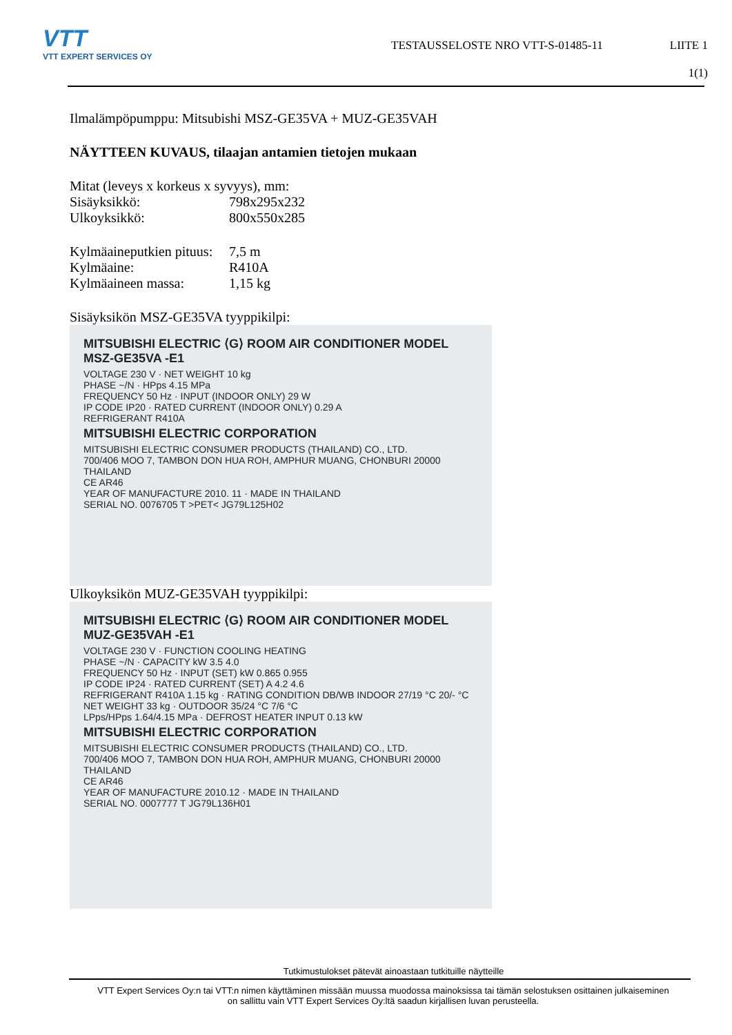VTT
VTT EXPERT SERVICES OY
TESTAUSSELOSTE NRO VTT-S-01485-11
LIITE 1
1(1)
Ilmalämpöpumppu: Mitsubishi MSZ-GE35VA + MUZ-GE35VAH
NÄYTTEEN KUVAUS, tilaajan antamien tietojen mukaan
Mitat (leveys x korkeus x syvyys), mm:
Sisäyksikkö: 798x295x232
Ulkoyksikkö: 800x550x285
Kylmäaineputkien pituus: 7,5 m
Kylmäaine: R410A
Kylmäaineen massa: 1,15 kg
Sisäyksikön MSZ-GE35VA tyyppikilpi:
MITSUBISHI ELECTRIC ⟨G⟩ ROOM AIR CONDITIONER MODEL MSZ-GE35VA -E1
VOLTAGE 230 V · NET WEIGHT 10 kg
PHASE ~/N · HPps 4.15 MPa
FREQUENCY 50 Hz · INPUT (INDOOR ONLY) 29 W
IP CODE IP20 · RATED CURRENT (INDOOR ONLY) 0.29 A
REFRIGERANT R410A
MITSUBISHI ELECTRIC CORPORATION
MITSUBISHI ELECTRIC CONSUMER PRODUCTS (THAILAND) CO., LTD.
700/406 MOO 7, TAMBON DON HUA ROH, AMPHUR MUANG, CHONBURI 20000 THAILAND
CE AR46
YEAR OF MANUFACTURE 2010. 11 · MADE IN THAILAND
SERIAL NO. 0076705 T >PET< JG79L125H02
Ulkoyksikön MUZ-GE35VAH tyyppikilpi:
MITSUBISHI ELECTRIC ⟨G⟩ ROOM AIR CONDITIONER MODEL MUZ-GE35VAH -E1
VOLTAGE 230 V · FUNCTION COOLING HEATING
PHASE ~/N · CAPACITY kW 3.5 4.0
FREQUENCY 50 Hz · INPUT (SET) kW 0.865 0.955
IP CODE IP24 · RATED CURRENT (SET) A 4.2 4.6
REFRIGERANT R410A 1.15 kg · RATING CONDITION DB/WB INDOOR 27/19 °C 20/- °C
NET WEIGHT 33 kg · OUTDOOR 35/24 °C 7/6 °C
LPps/HPps 1.64/4.15 MPa · DEFROST HEATER INPUT 0.13 kW
MITSUBISHI ELECTRIC CORPORATION
MITSUBISHI ELECTRIC CONSUMER PRODUCTS (THAILAND) CO., LTD.
700/406 MOO 7, TAMBON DON HUA ROH, AMPHUR MUANG, CHONBURI 20000 THAILAND
CE AR46
YEAR OF MANUFACTURE 2010.12 · MADE IN THAILAND
SERIAL NO. 0007777 T JG79L136H01
Tutkimustulokset pätevät ainoastaan tutkituille näytteille
VTT Expert Services Oy:n tai VTT:n nimen käyttäminen missään muussa muodossa mainoksissa tai tämän selostuksen osittainen julkaiseminen
on sallittu vain VTT Expert Services Oy:ltä saadun kirjallisen luvan perusteella.